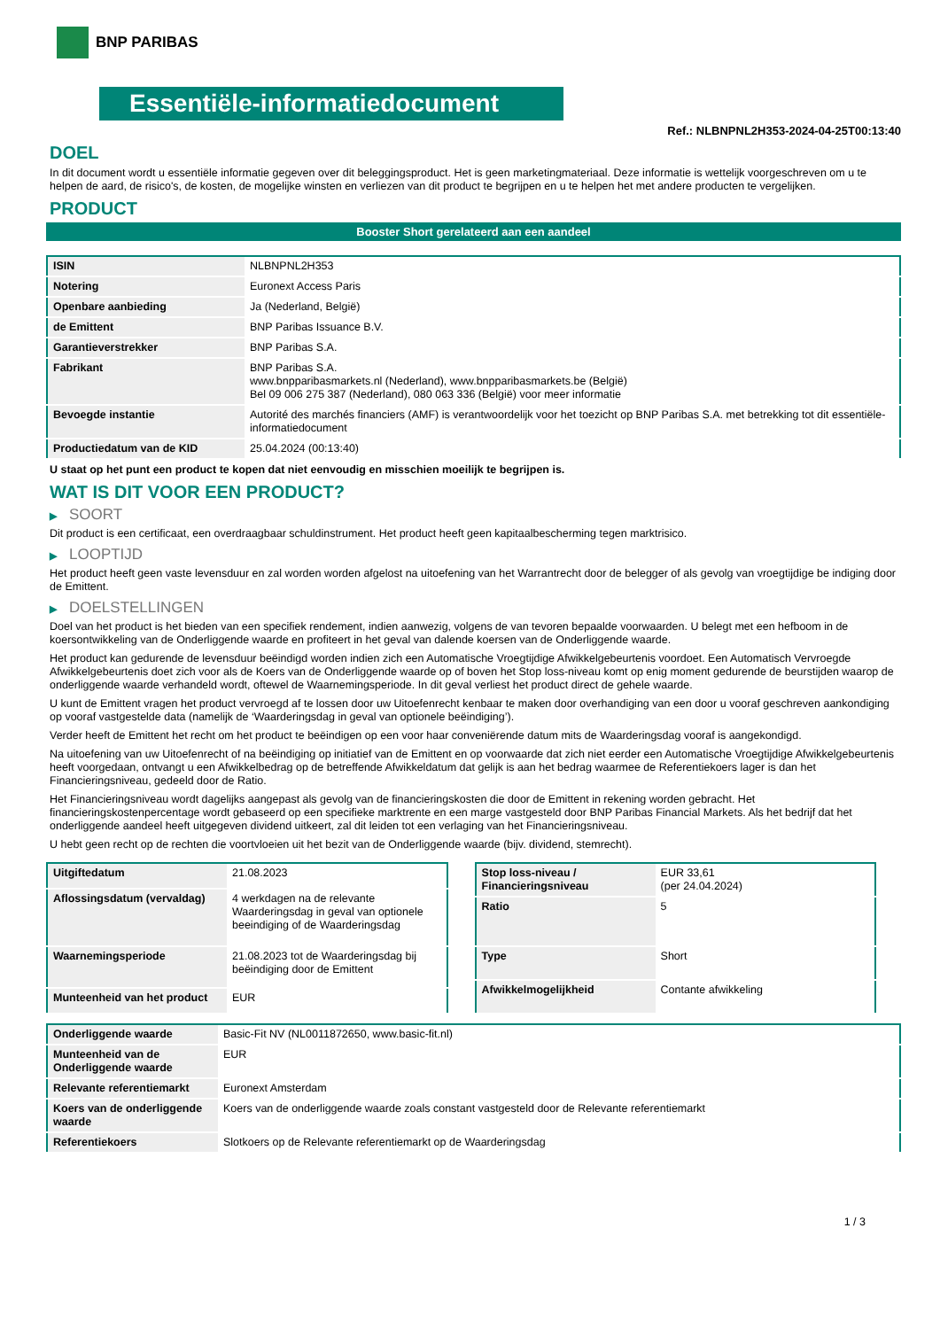BNP PARIBAS
Essentiële-informatiedocument
Ref.: NLBNPNL2H353-2024-04-25T00:13:40
DOEL
In dit document wordt u essentiële informatie gegeven over dit beleggingsproduct. Het is geen marketingmateriaal. Deze informatie is wettelijk voorgeschreven om u te helpen de aard, de risico's, de kosten, de mogelijke winsten en verliezen van dit product te begrijpen en u te helpen het met andere producten te vergelijken.
PRODUCT
Booster Short gerelateerd aan een aandeel
| ISIN | NLBNPNL2H353 |
| Notering | Euronext Access Paris |
| Openbare aanbieding | Ja (Nederland, België) |
| de Emittent | BNP Paribas Issuance B.V. |
| Garantieverstrekker | BNP Paribas S.A. |
| Fabrikant | BNP Paribas S.A. www.bnpparibasmarkets.nl (Nederland), www.bnpparibasmarkets.be (België) Bel 09 006 275 387 (Nederland), 080 063 336 (België) voor meer informatie |
| Bevoegde instantie | Autorité des marchés financiers (AMF) is verantwoordelijk voor het toezicht op BNP Paribas S.A. met betrekking tot dit essentiële-informatiedocument |
| Productiedatum van de KID | 25.04.2024 (00:13:40) |
U staat op het punt een product te kopen dat niet eenvoudig en misschien moeilijk te begrijpen is.
WAT IS DIT VOOR EEN PRODUCT?
▶ SOORT
Dit product is een certificaat, een overdraagbaar schuldinstrument. Het product heeft geen kapitaalbescherming tegen marktrisico.
▶ LOOPTIJD
Het product heeft geen vaste levensduur en zal worden worden afgelost na uitoefening van het Warrantrecht door de belegger of als gevolg van vroegtijdige be indiging door de Emittent.
▶ DOELSTELLINGEN
Doel van het product is het bieden van een specifiek rendement, indien aanwezig, volgens de van tevoren bepaalde voorwaarden. U belegt met een hefboom in de koersontwikkeling van de Onderliggende waarde en profiteert in het geval van dalende koersen van de Onderliggende waarde.
Het product kan gedurende de levensduur beëindigd worden indien zich een Automatische Vroegtijdige Afwikkelgebeurtenis voordoet. Een Automatisch Vervroegde Afwikkelgebeurtenis doet zich voor als de Koers van de Onderliggende waarde op of boven het Stop loss-niveau komt op enig moment gedurende de beurstijden waarop de onderliggende waarde verhandeld wordt, oftewel de Waarnemingsperiode. In dit geval verliest het product direct de gehele waarde.
U kunt de Emittent vragen het product vervroegd af te lossen door uw Uitoefenrecht kenbaar te maken door overhandiging van een door u vooraf geschreven aankondiging op vooraf vastgestelde data (namelijk de ‘Waarderingsdag in geval van optionele beëindiging’).
Verder heeft de Emittent het recht om het product te beëindigen op een voor haar conveniërende datum mits de Waarderingsdag vooraf is aangekondigd.
Na uitoefening van uw Uitoefenrecht of na beëindiging op initiatief van de Emittent en op voorwaarde dat zich niet eerder een Automatische Vroegtijdige Afwikkelgebeurtenis heeft voorgedaan, ontvangt u een Afwikkelbedrag op de betreffende Afwikkeldatum dat gelijk is aan het bedrag waarmee de Referentiekoers lager is dan het Financieringsniveau, gedeeld door de Ratio.
Het Financieringsniveau wordt dagelijks aangepast als gevolg van de financieringskosten die door de Emittent in rekening worden gebracht. Het financieringskostenpercentage wordt gebaseerd op een specifieke marktrente en een marge vastgesteld door BNP Paribas Financial Markets. Als het bedrijf dat het onderliggende aandeel heeft uitgegeven dividend uitkeert, zal dit leiden tot een verlaging van het Financieringsniveau.
U hebt geen recht op de rechten die voortvloeien uit het bezit van de Onderliggende waarde (bijv. dividend, stemrecht).
| Uitgiftedatum | 21.08.2023 |
| Aflossingsdatum (vervaldag) | 4 werkdagen na de relevante Waarderingsdag in geval van optionele beeindiging of de Waarderingsdag |
| Waarnemingsperiode | 21.08.2023 tot de Waarderingsdag bij beëindiging door de Emittent |
| Munteenheid van het product | EUR |
| Stop loss-niveau / Financieringsniveau | EUR 33,61 (per 24.04.2024) |
| Ratio | 5 |
| Type | Short |
| Afwikkelmogelijkheid | Contante afwikkeling |
| Onderliggende waarde | Basic-Fit NV (NL0011872650, www.basic-fit.nl) |
| Munteenheid van de Onderliggende waarde | EUR |
| Relevante referentiemarkt | Euronext Amsterdam |
| Koers van de onderliggende waarde | Koers van de onderliggende waarde zoals constant vastgesteld door de Relevante referentiemarkt |
| Referentiekoers | Slotkoers op de Relevante referentiemarkt op de Waarderingsdag |
1 / 3